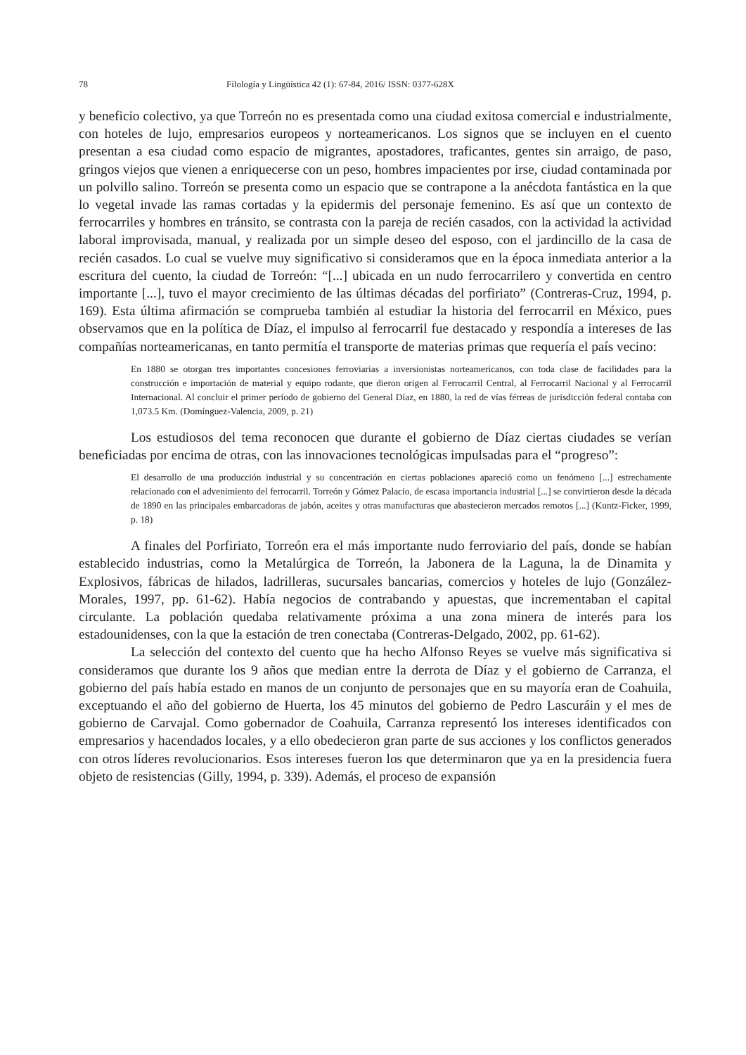78 Filología y Lingüística 42 (1): 67-84, 2016/ ISSN: 0377-628X
y beneficio colectivo, ya que Torreón no es presentada como una ciudad exitosa comercial e industrialmente, con hoteles de lujo, empresarios europeos y norteamericanos. Los signos que se incluyen en el cuento presentan a esa ciudad como espacio de migrantes, apostadores, traficantes, gentes sin arraigo, de paso, gringos viejos que vienen a enriquecerse con un peso, hombres impacientes por irse, ciudad contaminada por un polvillo salino. Torreón se presenta como un espacio que se contrapone a la anécdota fantástica en la que lo vegetal invade las ramas cortadas y la epidermis del personaje femenino. Es así que un contexto de ferrocarriles y hombres en tránsito, se contrasta con la pareja de recién casados, con la actividad la actividad laboral improvisada, manual, y realizada por un simple deseo del esposo, con el jardincillo de la casa de recién casados. Lo cual se vuelve muy significativo si consideramos que en la época inmediata anterior a la escritura del cuento, la ciudad de Torreón: “[...] ubicada en un nudo ferrocarrilero y convertida en centro importante [...], tuvo el mayor crecimiento de las últimas décadas del porfiriato” (Contreras-Cruz, 1994, p. 169). Esta última afirmación se comprueba también al estudiar la historia del ferrocarril en México, pues observamos que en la política de Díaz, el impulso al ferrocarril fue destacado y respondía a intereses de las compañías norteamericanas, en tanto permitía el transporte de materias primas que requería el país vecino:
En 1880 se otorgan tres importantes concesiones ferroviarias a inversionistas norteamericanos, con toda clase de facilidades para la construcción e importación de material y equipo rodante, que dieron origen al Ferrocarril Central, al Ferrocarril Nacional y al Ferrocarril Internacional. Al concluir el primer período de gobierno del General Díaz, en 1880, la red de vías férreas de jurisdicción federal contaba con 1,073.5 Km. (Domínguez-Valencia, 2009, p. 21)
Los estudiosos del tema reconocen que durante el gobierno de Díaz ciertas ciudades se verían beneficiadas por encima de otras, con las innovaciones tecnológicas impulsadas para el “progreso”:
El desarrollo de una producción industrial y su concentración en ciertas poblaciones apareció como un fenómeno [...] estrechamente relacionado con el advenimiento del ferrocarril. Torreón y Gómez Palacio, de escasa importancia industrial [...] se convirtieron desde la década de 1890 en las principales embarcadoras de jabón, aceites y otras manufacturas que abastecieron mercados remotos [...] (Kuntz-Ficker, 1999, p. 18)
A finales del Porfiriato, Torreón era el más importante nudo ferroviario del país, donde se habían establecido industrias, como la Metalúrgica de Torreón, la Jabonera de la Laguna, la de Dinamita y Explosivos, fábricas de hilados, ladrilleras, sucursales bancarias, comercios y hoteles de lujo (González-Morales, 1997, pp. 61-62). Había negocios de contrabando y apuestas, que incrementaban el capital circulante. La población quedaba relativamente próxima a una zona minera de interés para los estadounidenses, con la que la estación de tren conectaba (Contreras-Delgado, 2002, pp. 61-62).
La selección del contexto del cuento que ha hecho Alfonso Reyes se vuelve más significativa si consideramos que durante los 9 años que median entre la derrota de Díaz y el gobierno de Carranza, el gobierno del país había estado en manos de un conjunto de personajes que en su mayoría eran de Coahuila, exceptuando el año del gobierno de Huerta, los 45 minutos del gobierno de Pedro Lascuráin y el mes de gobierno de Carvajal. Como gobernador de Coahuila, Carranza representó los intereses identificados con empresarios y hacendados locales, y a ello obedecieron gran parte de sus acciones y los conflictos generados con otros líderes revolucionarios. Esos intereses fueron los que determinaron que ya en la presidencia fuera objeto de resistencias (Gilly, 1994, p. 339). Además, el proceso de expansión